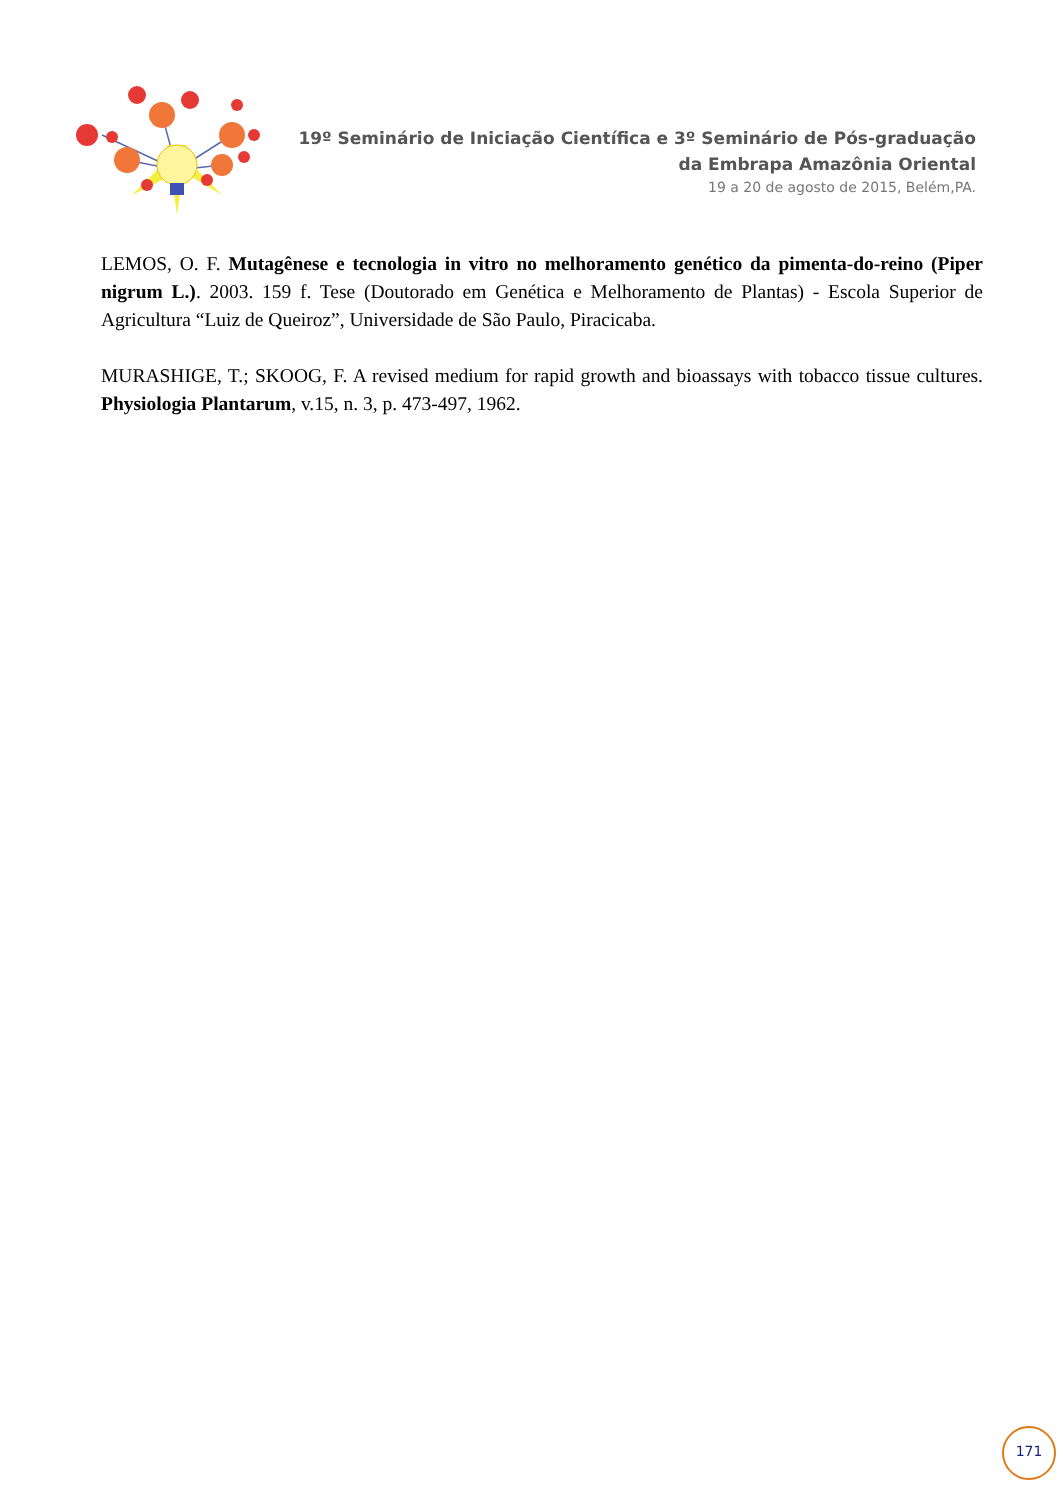19º Seminário de Iniciação Científica e 3º Seminário de Pós-graduação
da Embrapa Amazônia Oriental
19 a 20 de agosto de 2015, Belém,PA.
LEMOS, O. F. Mutagênese e tecnologia in vitro no melhoramento genético da pimenta-do-reino (Piper nigrum L.). 2003. 159 f. Tese (Doutorado em Genética e Melhoramento de Plantas) - Escola Superior de Agricultura “Luiz de Queiroz”, Universidade de São Paulo, Piracicaba.
MURASHIGE, T.; SKOOG, F. A revised medium for rapid growth and bioassays with tobacco tissue cultures. Physiologia Plantarum, v.15, n. 3, p. 473-497, 1962.
171